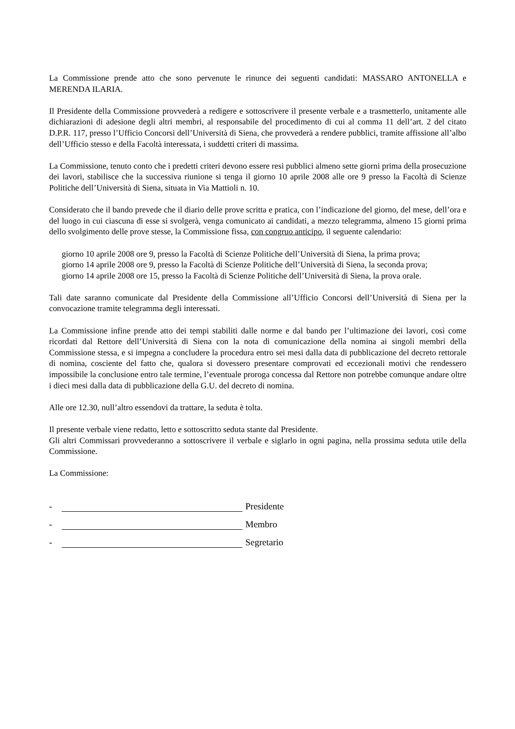La Commissione prende atto che sono pervenute le rinunce dei seguenti candidati: MASSARO ANTONELLA e MERENDA ILARIA.
Il Presidente della Commissione provvederà a redigere e sottoscrivere il presente verbale e a trasmetterlo, unitamente alle dichiarazioni di adesione degli altri membri, al responsabile del procedimento di cui al comma 11 dell’art. 2 del citato D.P.R. 117, presso l’Ufficio Concorsi dell’Università di Siena, che provvederà a rendere pubblici, tramite affissione all’albo dell’Ufficio stesso e della Facoltà interessata, i suddetti criteri di massima.
La Commissione, tenuto conto che i predetti criteri devono essere resi pubblici almeno sette giorni prima della prosecuzione dei lavori, stabilisce che la successiva riunione si tenga il giorno 10 aprile 2008 alle ore 9 presso la Facoltà di Scienze Politiche dell’Università di Siena, situata in Via Mattioli n. 10.
Considerato che il bando prevede che il diario delle prove scritta e pratica, con l’indicazione del giorno, del mese, dell’ora e del luogo in cui ciascuna di esse si svolgerà, venga comunicato ai candidati, a mezzo telegramma, almeno 15 giorni prima dello svolgimento delle prove stesse, la Commissione fissa, con congruo anticipo, il seguente calendario:
giorno 10 aprile 2008 ore 9, presso la Facoltà di Scienze Politiche dell’Università di Siena, la prima prova;
giorno 14 aprile 2008 ore 9, presso la Facoltà di Scienze Politiche dell’Università di Siena, la seconda prova;
giorno 14 aprile 2008 ore 15, presso la Facoltà di Scienze Politiche dell’Università di Siena, la prova orale.
Tali date saranno comunicate dal Presidente della Commissione all’Ufficio Concorsi dell’Università di Siena per la convocazione tramite telegramma degli interessati.
La Commissione infine prende atto dei tempi stabiliti dalle norme e dal bando per l’ultimazione dei lavori, così come ricordati dal Rettore dell’Università di Siena con la nota di comunicazione della nomina ai singoli membri della Commissione stessa, e si impegna a concludere la procedura entro sei mesi dalla data di pubblicazione del decreto rettorale di nomina, cosciente del fatto che, qualora si dovessero presentare comprovati ed eccezionali motivi che rendessero impossibile la conclusione entro tale termine, l’eventuale proroga concessa dal Rettore non potrebbe comunque andare oltre i dieci mesi dalla data di pubblicazione della G.U. del decreto di nomina.
Alle ore 12.30, null’altro essendovi da trattare, la seduta è tolta.
Il presente verbale viene redatto, letto e sottoscritto seduta stante dal Presidente.
Gli altri Commissari provvederanno a sottoscrivere il verbale e siglarlo in ogni pagina, nella prossima seduta utile della Commissione.
La Commissione:
- Presidente
- Membro
- Segretario